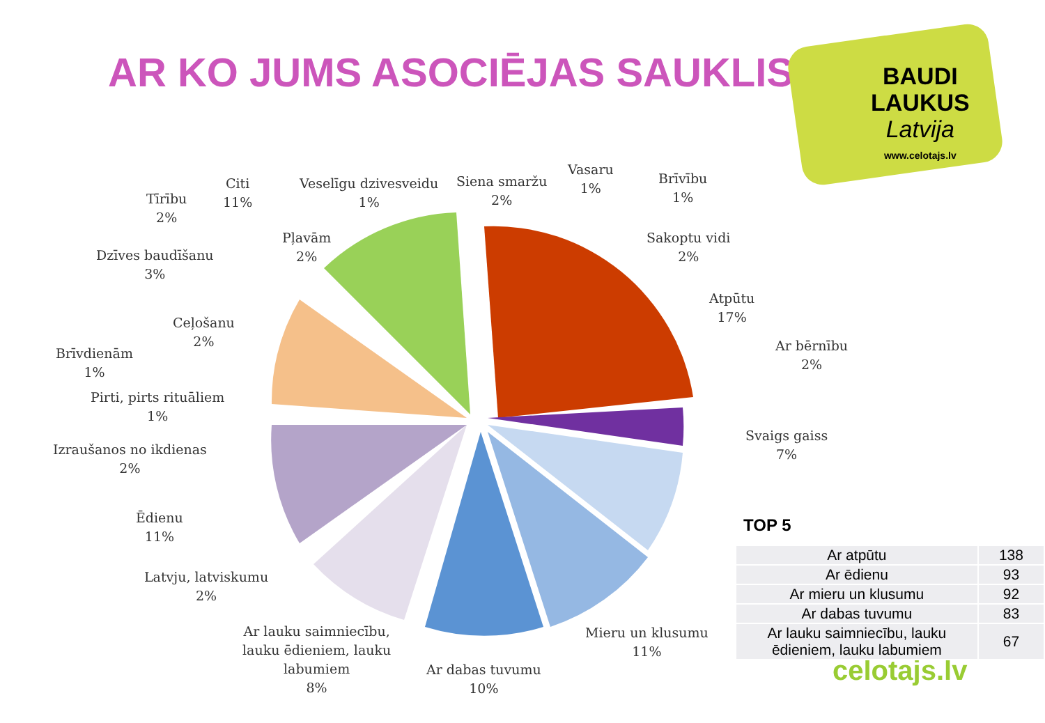AR KO JUMS ASOCIĒJAS SAUKLIS
BAUDI
LAUKUS
Latvija
www.celotajs.lv
Citi
11%
Veselīgu dzivesveidu
1%
Siena smaržu
2%
Vasaru
1%
Brīvību
1%
Sakoptu vidi
2%
Atpūtu
17%
Ar bērnību
2%
Svaigs gaiss
7%
Mieru un klusumu
11%
Ar dabas tuvumu
10%
Ar lauku saimniecību,
lauku ēdieniem, lauku
labumiem
8%
Latvju, latviskumu
2%
Ēdienu
11%
Izraušanos no ikdienas
2%
Pirti, pirts rituāliem
1%
Brīvdienām
1%
Ceļošanu
2%
Dzīves baudīšanu
3%
Pļavām
2%
Tīrību
2%
celotajs.lv
TOP 5
| Ar atpūtu | 138 |
| Ar ēdienu | 93 |
| Ar mieru un klusumu | 92 |
| Ar dabas tuvumu | 83 |
| Ar lauku saimniecību, lauku ēdieniem, lauku labumiem | 67 |